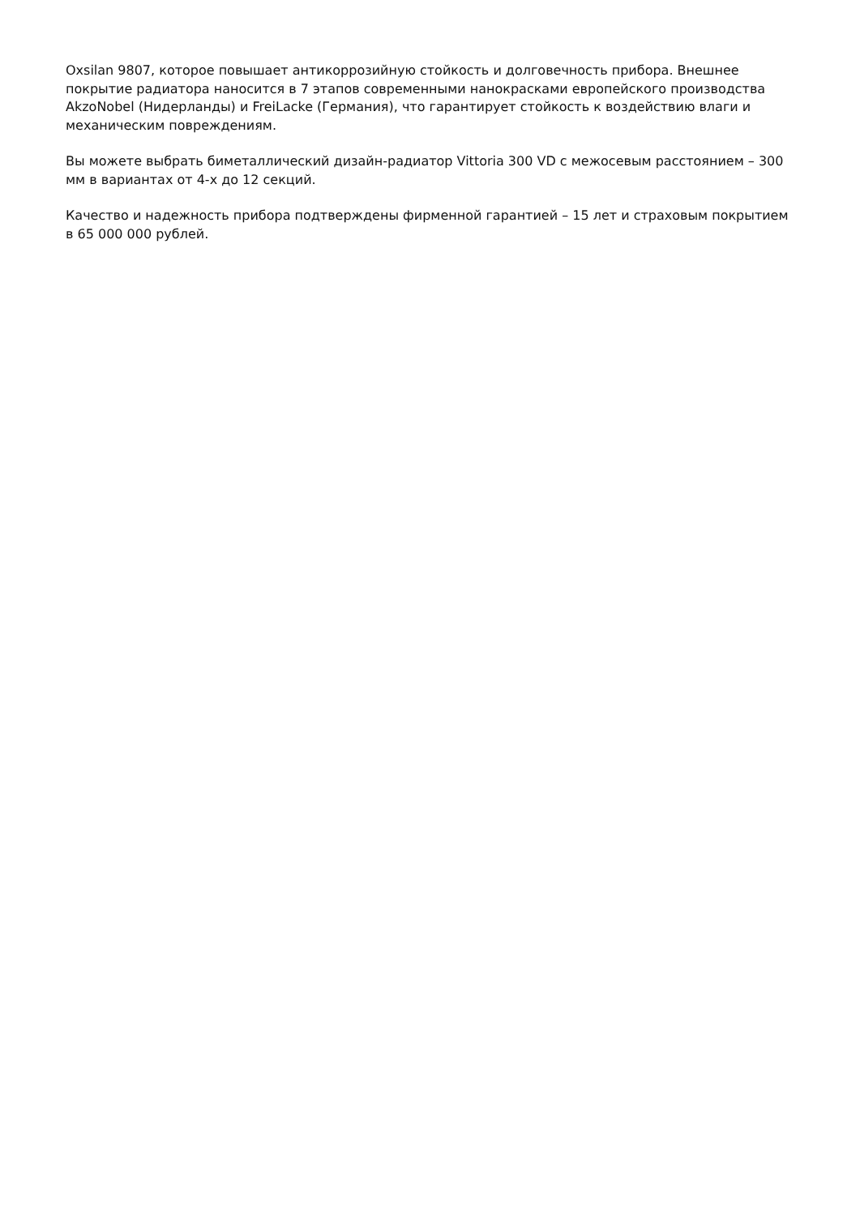Oxsilan 9807, которое повышает антикоррозийную стойкость и долговечность прибора. Внешнее покрытие радиатора наносится в 7 этапов современными нанокрасками европейского производства AkzoNobel (Нидерланды) и FreiLacke (Германия), что гарантирует стойкость к воздействию влаги и механическим повреждениям.
Вы можете выбрать биметаллический дизайн-радиатор Vittoria 300 VD с межосевым расстоянием – 300 мм в вариантах от 4-х до 12 секций.
Качество и надежность прибора подтверждены фирменной гарантией – 15 лет и страховым покрытием в 65 000 000 рублей.